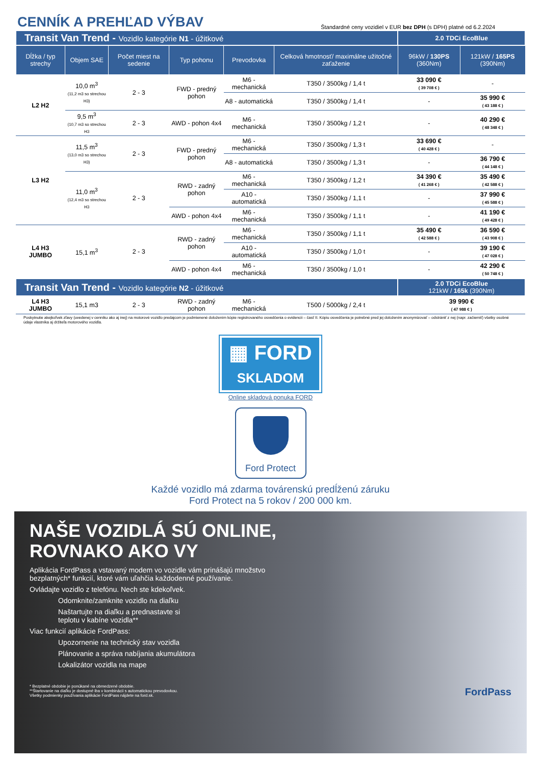CENNÍK A PREHĽAD VÝBAV
Štandardné ceny vozidiel v EUR bez DPH (s DPH) platné od 6.2.2024
| Transit Van Trend - Vozidlo kategórie N1 - úžitkové | | | | | | 2.0 TDCi EcoBlue | |
| Dĺžka / typ strechy | Objem SAE | Počet miest na sedenie | Typ pohonu | Prevodovka | Celková hmotnosť/ maximálne užitočné zaťaženie | 96kW / 130PS (360Nm) | 121kW / 165PS (390Nm) |
| L2 H2 | 10,0 m<sup>3</sup> (11,2 m3 so strechou H3) | 2 - 3 | FWD - predný pohon | M6 - mechanická | T350 / 3500kg / 1,4 t | 33 090 € ( 39 708 € ) | - |
| | | | | A8 - automatická | T350 / 3500kg / 1,4 t | - | 35 990 € ( 43 188 € ) |
| | 9,5 m<sup>3</sup> (10,7 m3 so strechou H3 | 2 - 3 | AWD - pohon 4x4 | M6 - mechanická | T350 / 3500kg / 1,2 t | - | 40 290 € ( 48 348 € ) |
| L3 H2 | 11,5 m<sup>3</sup> (13,0 m3 so strechou H3) | 2 - 3 | FWD - predný pohon | M6 - mechanická | T350 / 3500kg / 1,3 t | 33 690 € ( 40 428 € ) | - |
| | | | | A8 - automatická | T350 / 3500kg / 1,3 t | - | 36 790 € ( 44 148 € ) |
| | 11,0 m<sup>3</sup> (12,4 m3 so strechou H3 | 2 - 3 | RWD - zadný pohon | M6 - mechanická | T350 / 3500kg / 1,2 t | 34 390 € ( 41 268 € ) | 35 490 € ( 42 588 € ) |
| | | | | A10 - automatická | T350 / 3500kg / 1,1 t | - | 37 990 € ( 45 588 € ) |
| | | | AWD - pohon 4x4 | M6 - mechanická | T350 / 3500kg / 1,1 t | - | 41 190 € ( 49 428 € ) |
| L4 H3 JUMBO | 15,1 m<sup>3</sup> | 2 - 3 | RWD - zadný pohon | M6 - mechanická | T350 / 3500kg / 1,1 t | 35 490 € ( 42 588 € ) | 36 590 € ( 43 908 € ) |
| | | | | A10 - automatická | T350 / 3500kg / 1,0 t | - | 39 190 € ( 47 028 € ) |
| | | | AWD - pohon 4x4 | M6 - mechanická | T350 / 3500kg / 1,0 t | - | 42 290 € ( 50 748 € ) |
| Transit Van Trend - Vozidlo kategórie N2 - úžitkové | | | | | | 2.0 TDCi EcoBlue 121kW / 165k (390Nm) | |
| L4 H3 JUMBO | 15,1 m3 | 2 - 3 | RWD - zadný pohon | M6 - mechanická | T500 / 5000kg / 2,4 t | 39 990 € ( 47 988 € ) | |
Poskytnutie akejkoľvek zľavy (uvedenej v cenníku ako aj inej) na motorové vozidlo predajcom je podmienené doložením kópie registrovaného osvedčenia o evidencii – časť II. Kópiu osvedčenia je potrebné pred jej doložením anonymizovať – odstrániť z nej (napr. začierniť) všetky osobné údaje vlastníka aj držiteľa motorového vozidla.
▦ FORD
SKLADOM
Online skladová ponuka FORD
Ford Protect
Každé vozidlo má zdarma továrenskú predĺženú záruku
Ford Protect na 5 rokov / 200 000 km.
NAŠE VOZIDLÁ SÚ ONLINE,
ROVNAKO AKO VY
Aplikácia FordPass a vstavaný modem vo vozidle vám prinášajú množstvo
bezplatných* funkcií, ktoré vám uľahčia každodenné používanie.
Ovládajte vozidlo z telefónu. Nech ste kdekoľvek.
Odomknite/zamknite vozidlo na diaľku
Naštartujte na diaľku a prednastavte si
teplotu v kabíne vozidla**
Viac funkcií aplikácie FordPass:
Upozornenie na technický stav vozidla
Plánovanie a správa nabíjania akumulátora
Lokalizátor vozidla na mape
* Bezplatné obdobie je ponúkané na obmedzené obdobie.
**Štartovanie na diaľku je dostupné iba v kombinácii s automatickou prevodovkou.
Všetky podmienky používania aplikácie FordPass nájdete na ford.sk.
FordPass